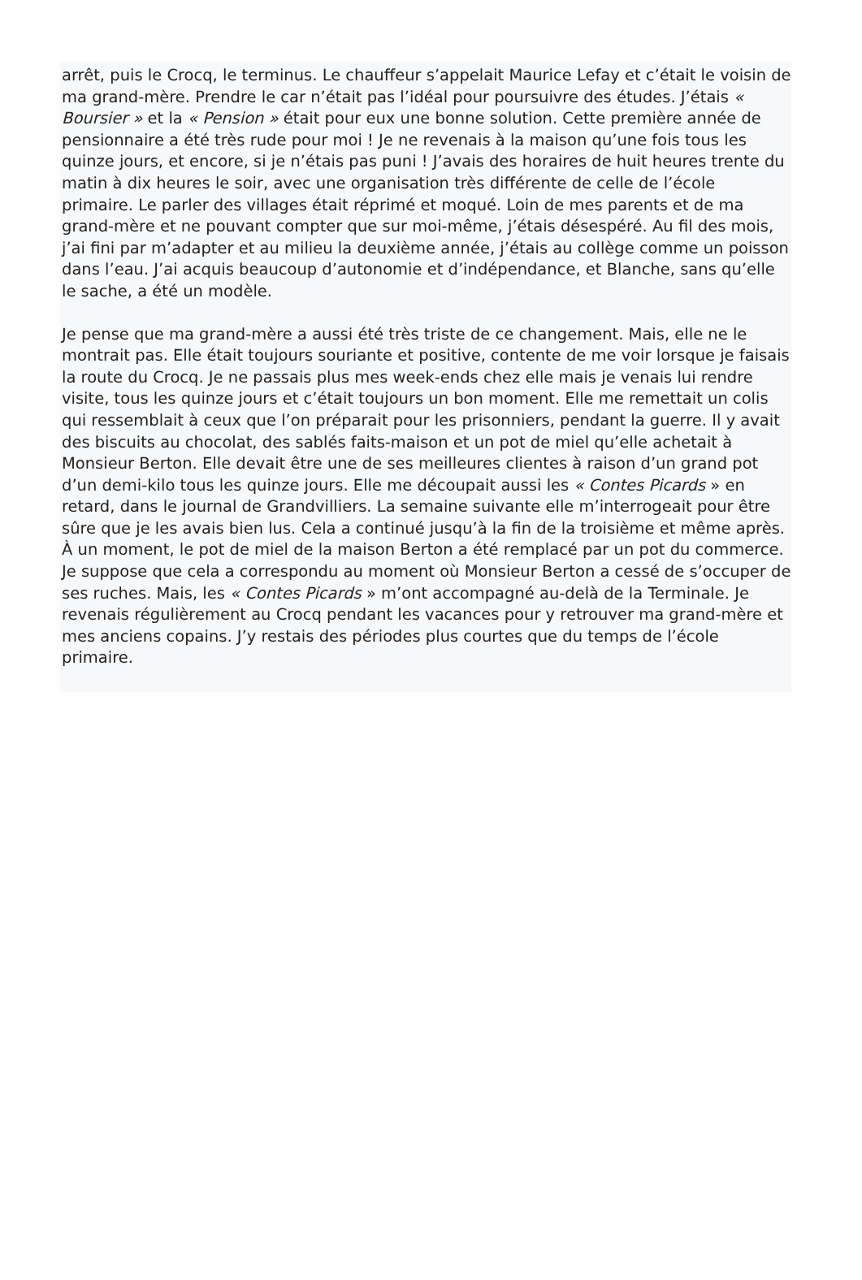arrêt, puis le Crocq, le terminus. Le chauffeur s’appelait Maurice Lefay et c’était le voisin de ma grand-mère. Prendre le car n’était pas l’idéal pour poursuivre des études. J’étais « Boursier » et la « Pension » était pour eux une bonne solution. Cette première année de pensionnaire a été très rude pour moi ! Je ne revenais à la maison qu’une fois tous les quinze jours, et encore, si je n’étais pas puni ! J’avais des horaires de huit heures trente du matin à dix heures le soir, avec une organisation très différente de celle de l’école primaire. Le parler des villages était réprimé et moqué. Loin de mes parents et de ma grand-mère et ne pouvant compter que sur moi-même, j’étais désespéré. Au fil des mois, j’ai fini par m’adapter et au milieu la deuxième année, j’étais au collège comme un poisson dans l’eau. J’ai acquis beaucoup d’autonomie et d’indépendance, et Blanche, sans qu’elle le sache, a été un modèle.
Je pense que ma grand-mère a aussi été très triste de ce changement. Mais, elle ne le montrait pas. Elle était toujours souriante et positive, contente de me voir lorsque je faisais la route du Crocq. Je ne passais plus mes week-ends chez elle mais je venais lui rendre visite, tous les quinze jours et c’était toujours un bon moment. Elle me remettait un colis qui ressemblait à ceux que l’on préparait pour les prisonniers, pendant la guerre. Il y avait des biscuits au chocolat, des sablés faits-maison et un pot de miel qu’elle achetait à Monsieur Berton. Elle devait être une de ses meilleures clientes à raison d’un grand pot d’un demi-kilo tous les quinze jours. Elle me découpait aussi les « Contes Picards » en retard, dans le journal de Grandvilliers. La semaine suivante elle m’interrogeait pour être sûre que je les avais bien lus. Cela a continué jusqu’à la fin de la troisième et même après. À un moment, le pot de miel de la maison Berton a été remplacé par un pot du commerce. Je suppose que cela a correspondu au moment où Monsieur Berton a cessé de s’occuper de ses ruches. Mais, les « Contes Picards » m’ont accompagné au-delà de la Terminale. Je revenais régulièrement au Crocq pendant les vacances pour y retrouver ma grand-mère et mes anciens copains. J’y restais des périodes plus courtes que du temps de l’école primaire.